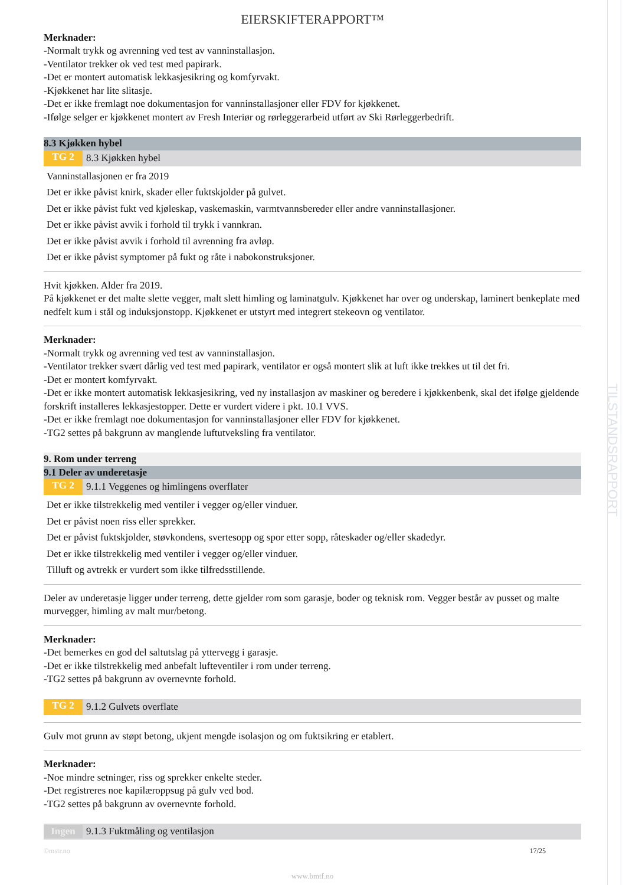TILSTANDSRAPPORT
EIERSKIFTERAPPORT™
Merknader:
-Normalt trykk og avrenning ved test av vanninstallasjon.
-Ventilator trekker ok ved test med papirark.
-Det er montert automatisk lekkasjesikring og komfyrvakt.
-Kjøkkenet har lite slitasje.
-Det er ikke fremlagt noe dokumentasjon for vanninstallasjoner eller FDV for kjøkkenet.
-Ifølge selger er kjøkkenet montert av Fresh Interiør og rørleggerarbeid utført av Ski Rørleggerbedrift.
8.3 Kjøkken hybel
TG 2 8.3 Kjøkken hybel
Vanninstallasjonen er fra 2019
Det er ikke påvist knirk, skader eller fuktskjolder på gulvet.
Det er ikke påvist fukt ved kjøleskap, vaskemaskin, varmtvannsbereder eller andre vanninstallasjoner.
Det er ikke påvist avvik i forhold til trykk i vannkran.
Det er ikke påvist avvik i forhold til avrenning fra avløp.
Det er ikke påvist symptomer på fukt og råte i nabokonstruksjoner.
Hvit kjøkken. Alder fra 2019.
På kjøkkenet er det malte slette vegger, malt slett himling og laminatgulv. Kjøkkenet har over og underskap, laminert benkeplate med nedfelt kum i stål og induksjonstopp. Kjøkkenet er utstyrt med integrert stekeovn og ventilator.
Merknader:
-Normalt trykk og avrenning ved test av vanninstallasjon.
-Ventilator trekker svært dårlig ved test med papirark, ventilator er også montert slik at luft ikke trekkes ut til det fri.
-Det er montert komfyrvakt.
-Det er ikke montert automatisk lekkasjesikring, ved ny installasjon av maskiner og beredere i kjøkkenbenk, skal det ifølge gjeldende forskrift installeres lekkasjestopper. Dette er vurdert videre i pkt. 10.1 VVS.
-Det er ikke fremlagt noe dokumentasjon for vanninstallasjoner eller FDV for kjøkkenet.
-TG2 settes på bakgrunn av manglende luftutveksling fra ventilator.
9. Rom under terreng
9.1 Deler av underetasje
TG 2 9.1.1 Veggenes og himlingens overflater
Det er ikke tilstrekkelig med ventiler i vegger og/eller vinduer.
Det er påvist noen riss eller sprekker.
Det er påvist fuktskjolder, støvkondens, svertesopp og spor etter sopp, råteskader og/eller skadedyr.
Det er ikke tilstrekkelig med ventiler i vegger og/eller vinduer.
Tilluft og avtrekk er vurdert som ikke tilfredsstillende.
Deler av underetasje ligger under terreng, dette gjelder rom som garasje, boder og teknisk rom. Vegger består av pusset og malte murvegger, himling av malt mur/betong.
Merknader:
-Det bemerkes en god del saltutslag på yttervegg i garasje.
-Det er ikke tilstrekkelig med anbefalt lufteventiler i rom under terreng.
-TG2 settes på bakgrunn av overnevnte forhold.
TG 2 9.1.2 Gulvets overflate
Gulv mot grunn av støpt betong, ukjent mengde isolasjon og om fuktsikring er etablert.
Merknader:
-Noe mindre setninger, riss og sprekker enkelte steder.
-Det registreres noe kapilæroppsug på gulv ved bod.
-TG2 settes på bakgrunn av overnevnte forhold.
Ingen 9.1.3 Fuktmåling og ventilasjon
©mstr.no 17/25
www.bmtf.no